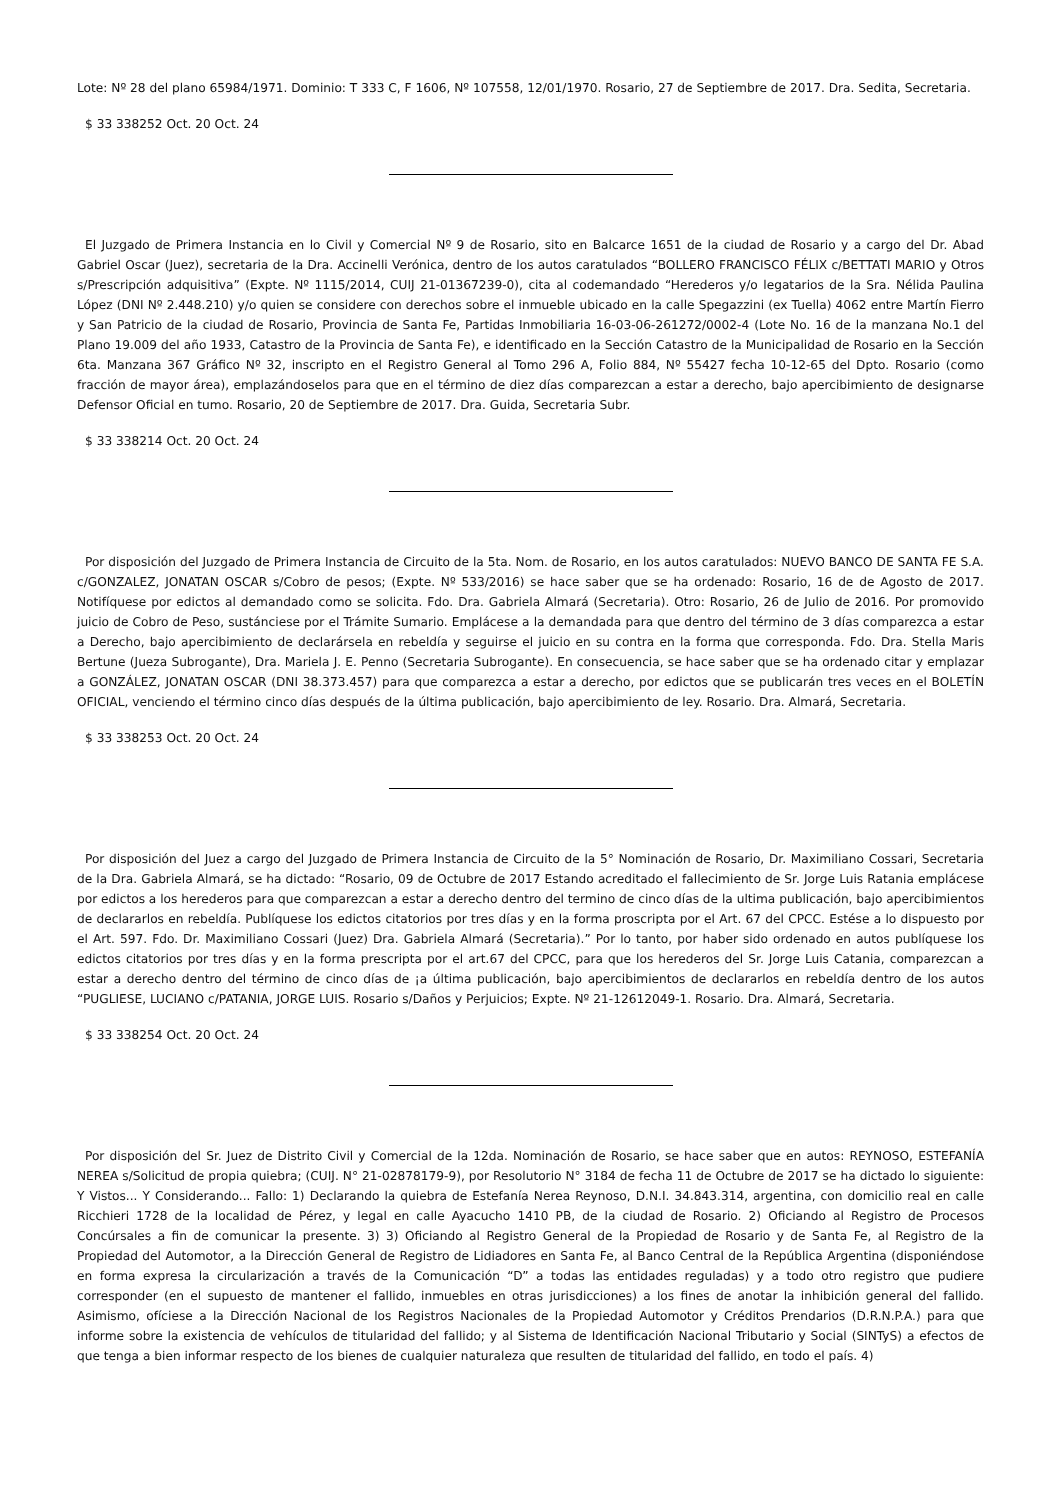Lote: Nº 28 del plano 65984/1971. Dominio: T 333 C, F 1606, Nº 107558, 12/01/1970. Rosario, 27 de Septiembre de 2017. Dra. Sedita, Secretaria.
$ 33 338252 Oct. 20 Oct. 24
El Juzgado de Primera Instancia en lo Civil y Comercial Nº 9 de Rosario, sito en Balcarce 1651 de la ciudad de Rosario y a cargo del Dr. Abad Gabriel Oscar (Juez), secretaria de la Dra. Accinelli Verónica, dentro de los autos caratulados “BOLLERO FRANCISCO FÉLIX c/BETTATI MARIO y Otros s/Prescripción adquisitiva” (Expte. Nº 1115/2014, CUIJ 21-01367239-0), cita al codemandado “Herederos y/o legatarios de la Sra. Nélida Paulina López (DNI Nº 2.448.210) y/o quien se considere con derechos sobre el inmueble ubicado en la calle Spegazzini (ex Tuella) 4062 entre Martín Fierro y San Patricio de la ciudad de Rosario, Provincia de Santa Fe, Partidas Inmobiliaria 16-03-06-261272/0002-4 (Lote No. 16 de la manzana No.1 del Plano 19.009 del año 1933, Catastro de la Provincia de Santa Fe), e identificado en la Sección Catastro de la Municipalidad de Rosario en la Sección 6ta. Manzana 367 Gráfico Nº 32, inscripto en el Registro General al Tomo 296 A, Folio 884, Nº 55427 fecha 10-12-65 del Dpto. Rosario (como fracción de mayor área), emplazándoselos para que en el término de diez días comparezcan a estar a derecho, bajo apercibimiento de designarse Defensor Oficial en tumo. Rosario, 20 de Septiembre de 2017. Dra. Guida, Secretaria Subr.
$ 33 338214 Oct. 20 Oct. 24
Por disposición del Juzgado de Primera Instancia de Circuito de la 5ta. Nom. de Rosario, en los autos caratulados: NUEVO BANCO DE SANTA FE S.A. c/GONZALEZ, JONATAN OSCAR s/Cobro de pesos; (Expte. Nº 533/2016) se hace saber que se ha ordenado: Rosario, 16 de de Agosto de 2017. Notifíquese por edictos al demandado como se solicita. Fdo. Dra. Gabriela Almará (Secretaria). Otro: Rosario, 26 de Julio de 2016. Por promovido juicio de Cobro de Peso, sustánciese por el Trámite Sumario. Emplácese a la demandada para que dentro del término de 3 días comparezca a estar a Derecho, bajo apercibimiento de declarársela en rebeldía y seguirse el juicio en su contra en la forma que corresponda. Fdo. Dra. Stella Maris Bertune (Jueza Subrogante), Dra. Mariela J. E. Penno (Secretaria Subrogante). En consecuencia, se hace saber que se ha ordenado citar y emplazar a GONZÁLEZ, JONATAN OSCAR (DNI 38.373.457) para que comparezca a estar a derecho, por edictos que se publicarán tres veces en el BOLETÍN OFICIAL, venciendo el término cinco días después de la última publicación, bajo apercibimiento de ley. Rosario. Dra. Almará, Secretaria.
$ 33 338253 Oct. 20 Oct. 24
Por disposición del Juez a cargo del Juzgado de Primera Instancia de Circuito de la 5° Nominación de Rosario, Dr. Maximiliano Cossari, Secretaria de la Dra. Gabriela Almará, se ha dictado: “Rosario, 09 de Octubre de 2017 Estando acreditado el fallecimiento de Sr. Jorge Luis Ratania emplácese por edictos a los herederos para que comparezcan a estar a derecho dentro del termino de cinco días de la ultima publicación, bajo apercibimientos de declararlos en rebeldía. Publíquese los edictos citatorios por tres días y en la forma proscripta por el Art. 67 del CPCC. Estése a lo dispuesto por el Art. 597. Fdo. Dr. Maximiliano Cossari (Juez) Dra. Gabriela Almará (Secretaria).” Por lo tanto, por haber sido ordenado en autos publíquese los edictos citatorios por tres días y en la forma prescripta por el art.67 del CPCC, para que los herederos del Sr. Jorge Luis Catania, comparezcan a estar a derecho dentro del término de cinco días de ¡a última publicación, bajo apercibimientos de declararlos en rebeldía dentro de los autos “PUGLIESE, LUCIANO c/PATANIA, JORGE LUIS. Rosario s/Daños y Perjuicios; Expte. Nº 21-12612049-1. Rosario. Dra. Almará, Secretaria.
$ 33 338254 Oct. 20 Oct. 24
Por disposición del Sr. Juez de Distrito Civil y Comercial de la 12da. Nominación de Rosario, se hace saber que en autos: REYNOSO, ESTEFANÍA NEREA s/Solicitud de propia quiebra; (CUIJ. N° 21-02878179-9), por Resolutorio N° 3184 de fecha 11 de Octubre de 2017 se ha dictado lo siguiente: Y Vistos... Y Considerando... Fallo: 1) Declarando la quiebra de Estefanía Nerea Reynoso, D.N.I. 34.843.314, argentina, con domicilio real en calle Ricchieri 1728 de la localidad de Pérez, y legal en calle Ayacucho 1410 PB, de la ciudad de Rosario. 2) Oficiando al Registro de Procesos Concúrsales a fin de comunicar la presente. 3) 3) Oficiando al Registro General de la Propiedad de Rosario y de Santa Fe, al Registro de la Propiedad del Automotor, a la Dirección General de Registro de Lidiadores en Santa Fe, al Banco Central de la República Argentina (disponiéndose en forma expresa la circularización a través de la Comunicación “D” a todas las entidades reguladas) y a todo otro registro que pudiere corresponder (en el supuesto de mantener el fallido, inmuebles en otras jurisdicciones) a los fines de anotar la inhibición general del fallido. Asimismo, ofíciese a la Dirección Nacional de los Registros Nacionales de la Propiedad Automotor y Créditos Prendarios (D.R.N.P.A.) para que informe sobre la existencia de vehículos de titularidad del fallido; y al Sistema de Identificación Nacional Tributario y Social (SINTyS) a efectos de que tenga a bien informar respecto de los bienes de cualquier naturaleza que resulten de titularidad del fallido, en todo el país. 4)